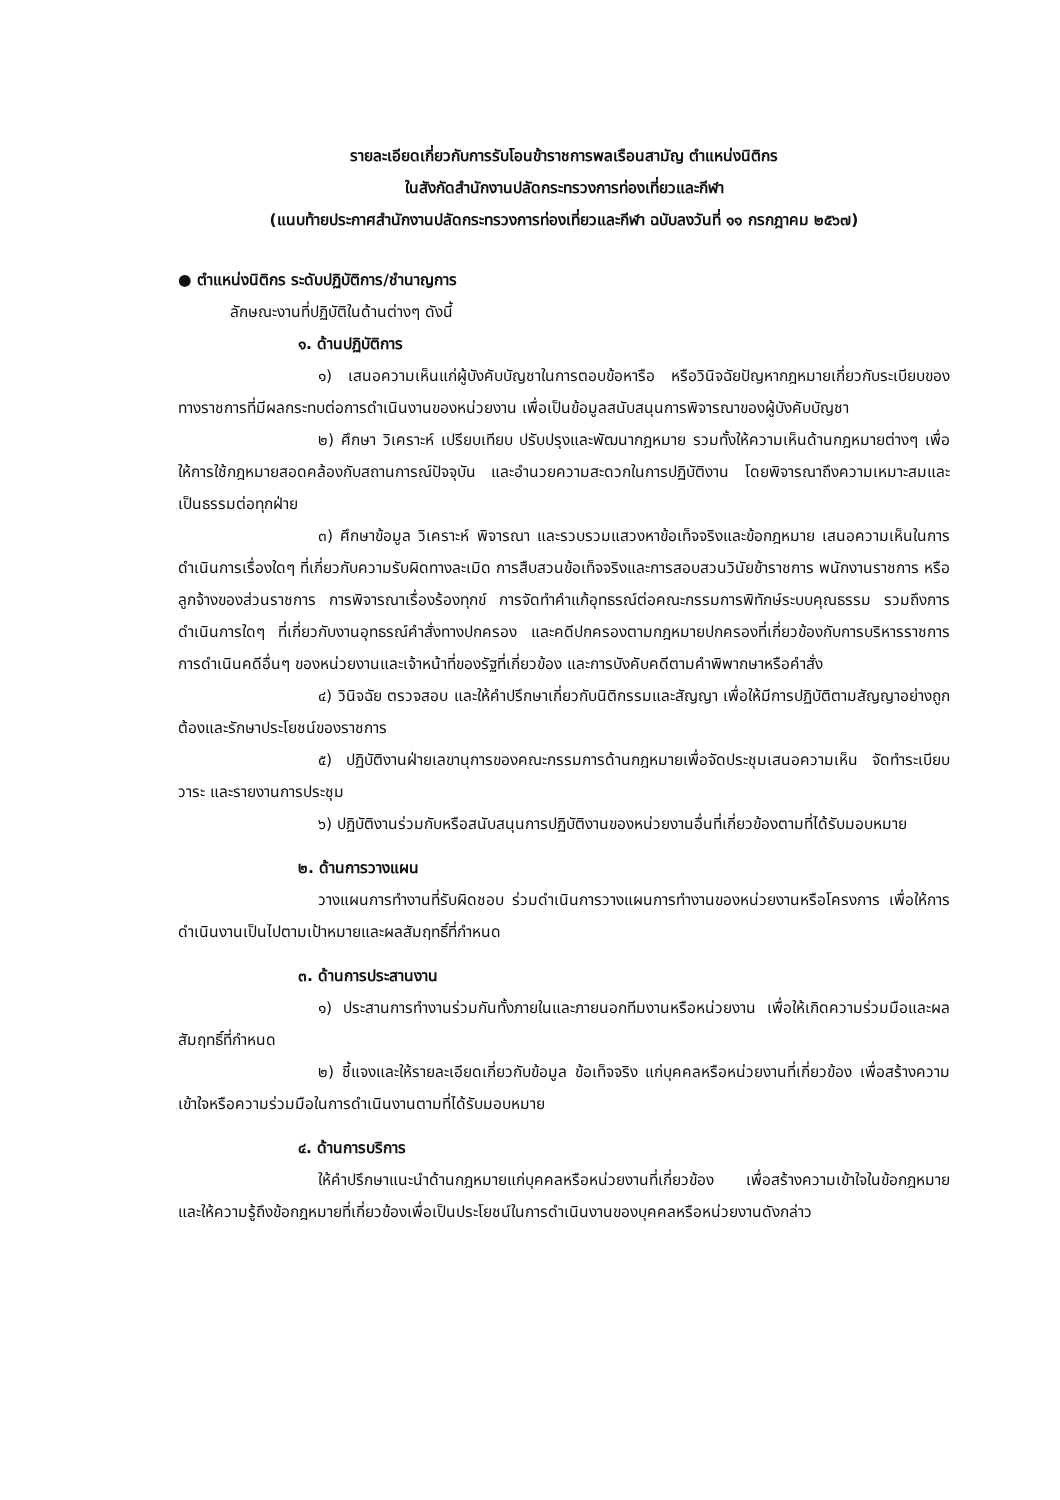รายละเอียดเกี่ยวกับการรับโอนข้าราชการพลเรือนสามัญ ตำแหน่งนิติกร
ในสังกัดสำนักงานปลัดกระทรวงการท่องเที่ยวและกีฬา
(แนบท้ายประกาศสำนักงานปลัดกระทรวงการท่องเที่ยวและกีฬา ฉบับลงวันที่ ๑๑ กรกฎาคม ๒๕๖๗)
● ตำแหน่งนิติกร ระดับปฏิบัติการ/ชำนาญการ
ลักษณะงานที่ปฏิบัติในด้านต่างๆ ดังนี้
๑. ด้านปฏิบัติการ
๑) เสนอความเห็นแก่ผู้บังคับบัญชาในการตอบข้อหารือ หรือวินิจฉัยปัญหากฎหมายเกี่ยวกับระเบียบของทางราชการที่มีผลกระทบต่อการดำเนินงานของหน่วยงาน เพื่อเป็นข้อมูลสนับสนุนการพิจารณาของผู้บังคับบัญชา
๒) ศึกษา วิเคราะห์ เปรียบเทียบ ปรับปรุงและพัฒนากฎหมาย รวมทั้งให้ความเห็นด้านกฎหมายต่างๆ เพื่อให้การใช้กฎหมายสอดคล้องกับสถานการณ์ปัจจุบัน และอำนวยความสะดวกในการปฏิบัติงาน โดยพิจารณาถึงความเหมาะสมและเป็นธรรมต่อทุกฝ่าย
๓) ศึกษาข้อมูล วิเคราะห์ พิจารณา และรวบรวมแสวงหาข้อเท็จจริงและข้อกฎหมาย เสนอความเห็นในการดำเนินการเรื่องใดๆ ที่เกี่ยวกับความรับผิดทางละเมิด การสืบสวนข้อเท็จจริงและการสอบสวนวินัยข้าราชการ พนักงานราชการ หรือลูกจ้างของส่วนราชการ การพิจารณาเรื่องร้องทุกข์ การจัดทำคำแก้อุทธรณ์ต่อคณะกรรมการพิทักษ์ระบบคุณธรรม รวมถึงการดำเนินการใดๆ ที่เกี่ยวกับงานอุทธรณ์คำสั่งทางปกครอง และคดีปกครองตามกฎหมายปกครองที่เกี่ยวข้องกับการบริหารราชการ การดำเนินคดีอื่นๆ ของหน่วยงานและเจ้าหน้าที่ของรัฐที่เกี่ยวข้อง และการบังคับคดีตามคำพิพากษาหรือคำสั่ง
๔) วินิจฉัย ตรวจสอบ และให้คำปรึกษาเกี่ยวกับนิติกรรมและสัญญา เพื่อให้มีการปฏิบัติตามสัญญาอย่างถูกต้องและรักษาประโยชน์ของราชการ
๕) ปฏิบัติงานฝ่ายเลขานุการของคณะกรรมการด้านกฎหมายเพื่อจัดประชุมเสนอความเห็น จัดทำระเบียบ วาระ และรายงานการประชุม
๖) ปฏิบัติงานร่วมกับหรือสนับสนุนการปฏิบัติงานของหน่วยงานอื่นที่เกี่ยวข้องตามที่ได้รับมอบหมาย
๒. ด้านการวางแผน
วางแผนการทำงานที่รับผิดชอบ ร่วมดำเนินการวางแผนการทำงานของหน่วยงานหรือโครงการ เพื่อให้การดำเนินงานเป็นไปตามเป้าหมายและผลสัมฤทธิ์ที่กำหนด
๓. ด้านการประสานงาน
๑) ประสานการทำงานร่วมกันทั้งภายในและภายนอกทีมงานหรือหน่วยงาน เพื่อให้เกิดความร่วมมือและผลสัมฤทธิ์ที่กำหนด
๒) ชี้แจงและให้รายละเอียดเกี่ยวกับข้อมูล ข้อเท็จจริง แก่บุคคลหรือหน่วยงานที่เกี่ยวข้อง เพื่อสร้างความเข้าใจหรือความร่วมมือในการดำเนินงานตามที่ได้รับมอบหมาย
๔. ด้านการบริการ
ให้คำปรึกษาแนะนำด้านกฎหมายแก่บุคคลหรือหน่วยงานที่เกี่ยวข้อง เพื่อสร้างความเข้าใจในข้อกฎหมาย และให้ความรู้ถึงข้อกฎหมายที่เกี่ยวข้องเพื่อเป็นประโยชน์ในการดำเนินงานของบุคคลหรือหน่วยงานดังกล่าว